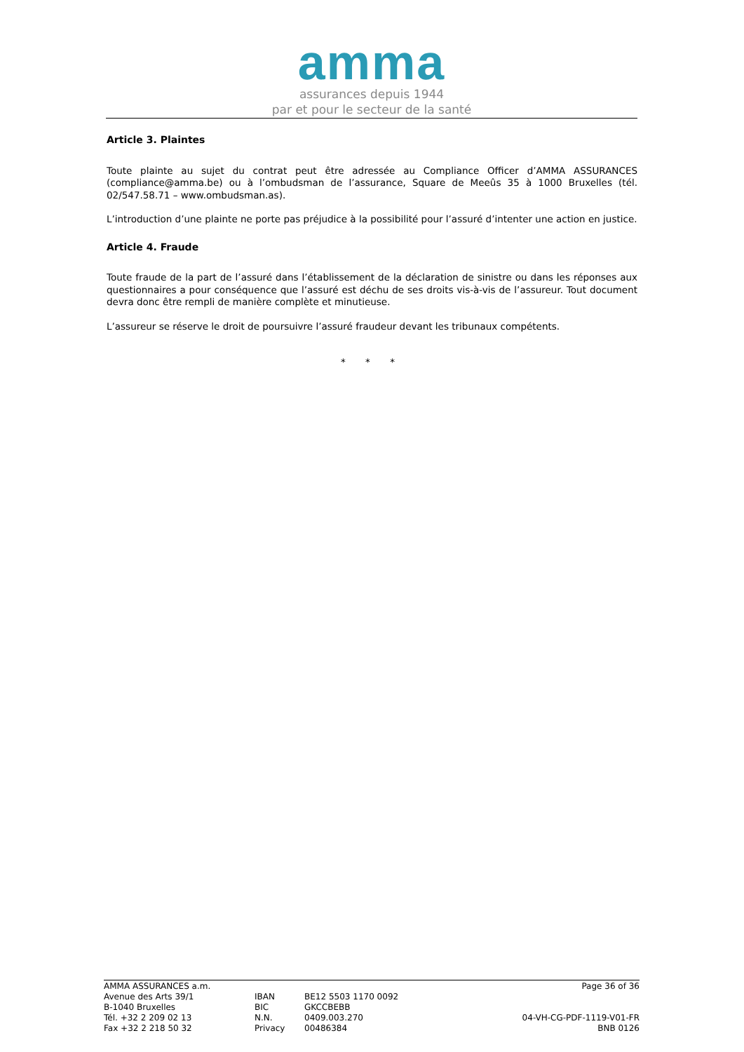amma
assurances depuis 1944
par et pour le secteur de la santé
Article 3. Plaintes
Toute plainte au sujet du contrat peut être adressée au Compliance Officer d’AMMA ASSURANCES (compliance@amma.be) ou à l’ombudsman de l’assurance, Square de Meeûs 35 à 1000 Bruxelles (tél. 02/547.58.71 – www.ombudsman.as).
L’introduction d’une plainte ne porte pas préjudice à la possibilité pour l’assuré d’intenter une action en justice.
Article 4. Fraude
Toute fraude de la part de l’assuré dans l’établissement de la déclaration de sinistre ou dans les réponses aux questionnaires a pour conséquence que l’assuré est déchu de ses droits vis-à-vis de l’assureur. Tout document devra donc être rempli de manière complète et minutieuse.
L’assureur se réserve le droit de poursuivre l’assuré fraudeur devant les tribunaux compétents.
* * *
AMMA ASSURANCES a.m.
Avenue des Arts 39/1
B-1040 Bruxelles
Tél. +32 2 209 02 13
Fax +32 2 218 50 32
IBAN
BIC
N.N.
Privacy
BE12 5503 1170 0092
GKCCBEBB
0409.003.270
00486384
Page 36 of 36
04-VH-CG-PDF-1119-V01-FR
BNB 0126